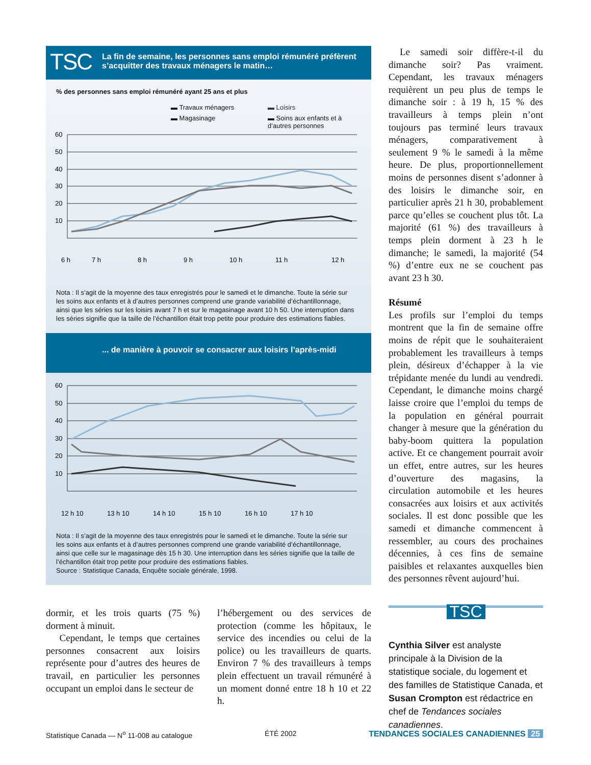TSC La fin de semaine, les personnes sans emploi rémunéré préfèrent s’acquitter des travaux ménagers le matin…
% des personnes sans emploi rémunéré ayant 25 ans et plus
▬ Travaux ménagers ▬ Loisirs ▬ Magasinage ▬ Soins aux enfants et à d’autres personnes
60
50
40
30
20
10
6 h
7 h
8 h
9 h
10 h
11 h
12 h
Nota : Il s’agit de la moyenne des taux enregistrés pour le samedi et le dimanche. Toute la série sur les soins aux enfants et à d’autres personnes comprend une grande variabilité d’échantillonnage, ainsi que les séries sur les loisirs avant 7 h et sur le magasinage avant 10 h 50. Une interruption dans les séries signifie que la taille de l’échantillon était trop petite pour produire des estimations fiables.
... de manière à pouvoir se consacrer aux loisirs l’après-midi
60
50
40
30
20
10
12 h 10
13 h 10
14 h 10
15 h 10
16 h 10
17 h 10
Nota : Il s’agit de la moyenne des taux enregistrés pour le samedi et le dimanche. Toute la série sur les soins aux enfants et à d’autres personnes comprend une grande variabilité d’échantillonnage, ainsi que celle sur le magasinage dès 15 h 30. Une interruption dans les séries signifie que la taille de l’échantillon était trop petite pour produire des estimations fiables.
Source : Statistique Canada, Enquête sociale générale, 1998.
Le samedi soir diffère-t-il du dimanche soir? Pas vraiment. Cependant, les travaux ménagers requièrent un peu plus de temps le dimanche soir : à 19 h, 15 % des travailleurs à temps plein n’ont toujours pas terminé leurs travaux ménagers, comparativement à seulement 9 % le samedi à la même heure. De plus, proportionnellement moins de personnes disent s’adonner à des loisirs le dimanche soir, en particulier après 21 h 30, probablement parce qu’elles se couchent plus tôt. La majorité (61 %) des travailleurs à temps plein dorment à 23 h le dimanche; le samedi, la majorité (54 %) d’entre eux ne se couchent pas avant 23 h 30.
Résumé
Les profils sur l’emploi du temps montrent que la fin de semaine offre moins de répit que le souhaiteraient probablement les travailleurs à temps plein, désireux d’échapper à la vie trépidante menée du lundi au vendredi. Cependant, le dimanche moins chargé laisse croire que l’emploi du temps de la population en général pourrait changer à mesure que la génération du baby-boom quittera la population active. Et ce changement pourrait avoir un effet, entre autres, sur les heures d’ouverture des magasins, la circulation automobile et les heures consacrées aux loisirs et aux activités sociales. Il est donc possible que les samedi et dimanche commencent à ressembler, au cours des prochaines décennies, à ces fins de semaine paisibles et relaxantes auxquelles bien des personnes rêvent aujourd’hui.
TSC
Cynthia Silver est analyste principale à la Division de la statistique sociale, du logement et des familles de Statistique Canada, et Susan Crompton est rédactrice en chef de Tendances sociales canadiennes.
dormir, et les trois quarts (75 %) dorment à minuit.
Cependant, le temps que certaines personnes consacrent aux loisirs représente pour d’autres des heures de travail, en particulier les personnes occupant un emploi dans le secteur de
l’hébergement ou des services de protection (comme les hôpitaux, le service des incendies ou celui de la police) ou les travailleurs de quarts. Environ 7 % des travailleurs à temps plein effectuent un travail rémunéré à un moment donné entre 18 h 10 et 22 h.
Statistique Canada — N<sup>o</sup> 11-008 au catalogue ÉTÉ 2002 TENDANCES SOCIALES CANADIENNES 25